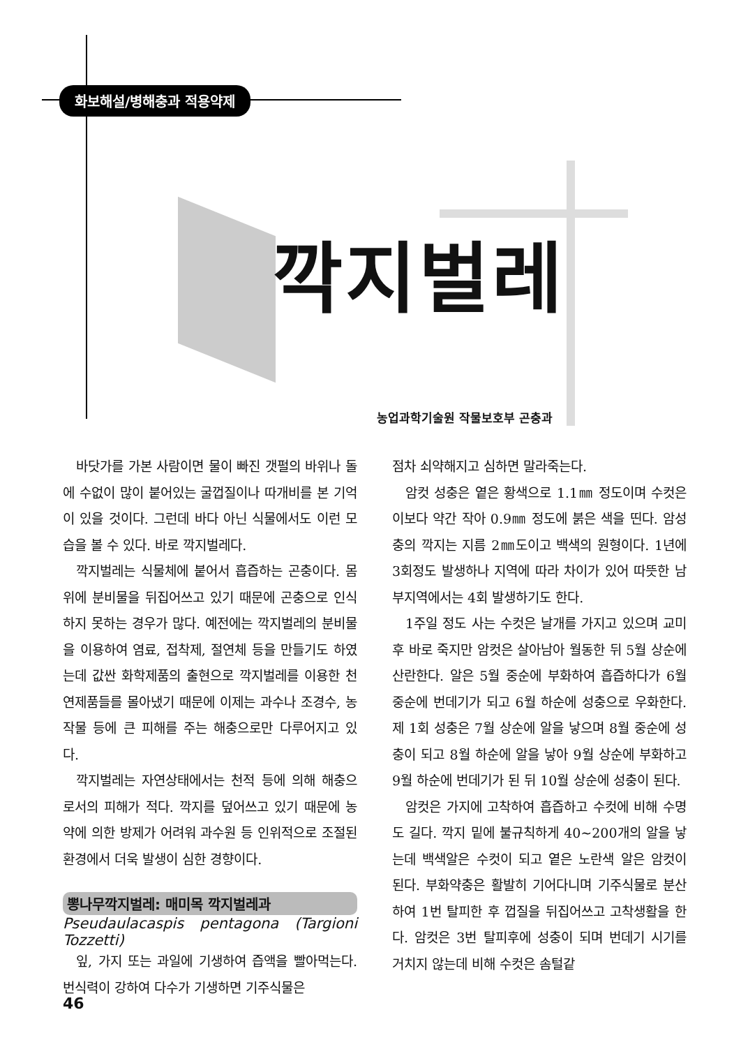화보해설/병해충과 적용약제
깍지벌레
농업과학기술원 작물보호부 곤충과
바닷가를 가본 사람이면 물이 빠진 갯펄의 바위나 돌에 수없이 많이 붙어있는 굴껍질이나 따개비를 본 기억이 있을 것이다. 그런데 바다 아닌 식물에서도 이런 모습을 볼 수 있다. 바로 깍지벌레다.
깍지벌레는 식물체에 붙어서 흡즙하는 곤충이다. 몸 위에 분비물을 뒤집어쓰고 있기 때문에 곤충으로 인식하지 못하는 경우가 많다. 예전에는 깍지벌레의 분비물을 이용하여 염료, 접착제, 절연체 등을 만들기도 하였는데 값싼 화학제품의 출현으로 깍지벌레를 이용한 천연제품들를 몰아냈기 때문에 이제는 과수나 조경수, 농작물 등에 큰 피해를 주는 해충으로만 다루어지고 있다.
깍지벌레는 자연상태에서는 천적 등에 의해 해충으로서의 피해가 적다. 깍지를 덮어쓰고 있기 때문에 농약에 의한 방제가 어려워 과수원 등 인위적으로 조절된 환경에서 더욱 발생이 심한 경향이다.
뽕나무깍지벌레: 매미목 깍지벌레과
Pseudaulacaspis pentagona (Targioni Tozzetti)
잎, 가지 또는 과일에 기생하여 즙액을 빨아먹는다. 번식력이 강하여 다수가 기생하면 기주식물은
점차 쇠약해지고 심하면 말라죽는다.
암컷 성충은 옅은 황색으로 1.1㎜ 정도이며 수컷은 이보다 약간 작아 0.9㎜ 정도에 붉은 색을 띤다. 암성충의 깍지는 지름 2㎜도이고 백색의 원형이다. 1년에 3회정도 발생하나 지역에 따라 차이가 있어 따뜻한 남부지역에서는 4회 발생하기도 한다.
1주일 정도 사는 수컷은 날개를 가지고 있으며 교미후 바로 죽지만 암컷은 살아남아 월동한 뒤 5월 상순에 산란한다. 알은 5월 중순에 부화하여 흡즙하다가 6월 중순에 번데기가 되고 6월 하순에 성충으로 우화한다. 제 1회 성충은 7월 상순에 알을 낳으며 8월 중순에 성충이 되고 8월 하순에 알을 낳아 9월 상순에 부화하고 9월 하순에 번데기가 된 뒤 10월 상순에 성충이 된다.
암컷은 가지에 고착하여 흡즙하고 수컷에 비해 수명도 길다. 깍지 밑에 불규칙하게 40~200개의 알을 낳는데 백색알은 수컷이 되고 옅은 노란색 알은 암컷이 된다. 부화약충은 활발히 기어다니며 기주식물로 분산하여 1번 탈피한 후 껍질을 뒤집어쓰고 고착생활을 한다. 암컷은 3번 탈피후에 성충이 되며 번데기 시기를 거치지 않는데 비해 수컷은 솜털같
46